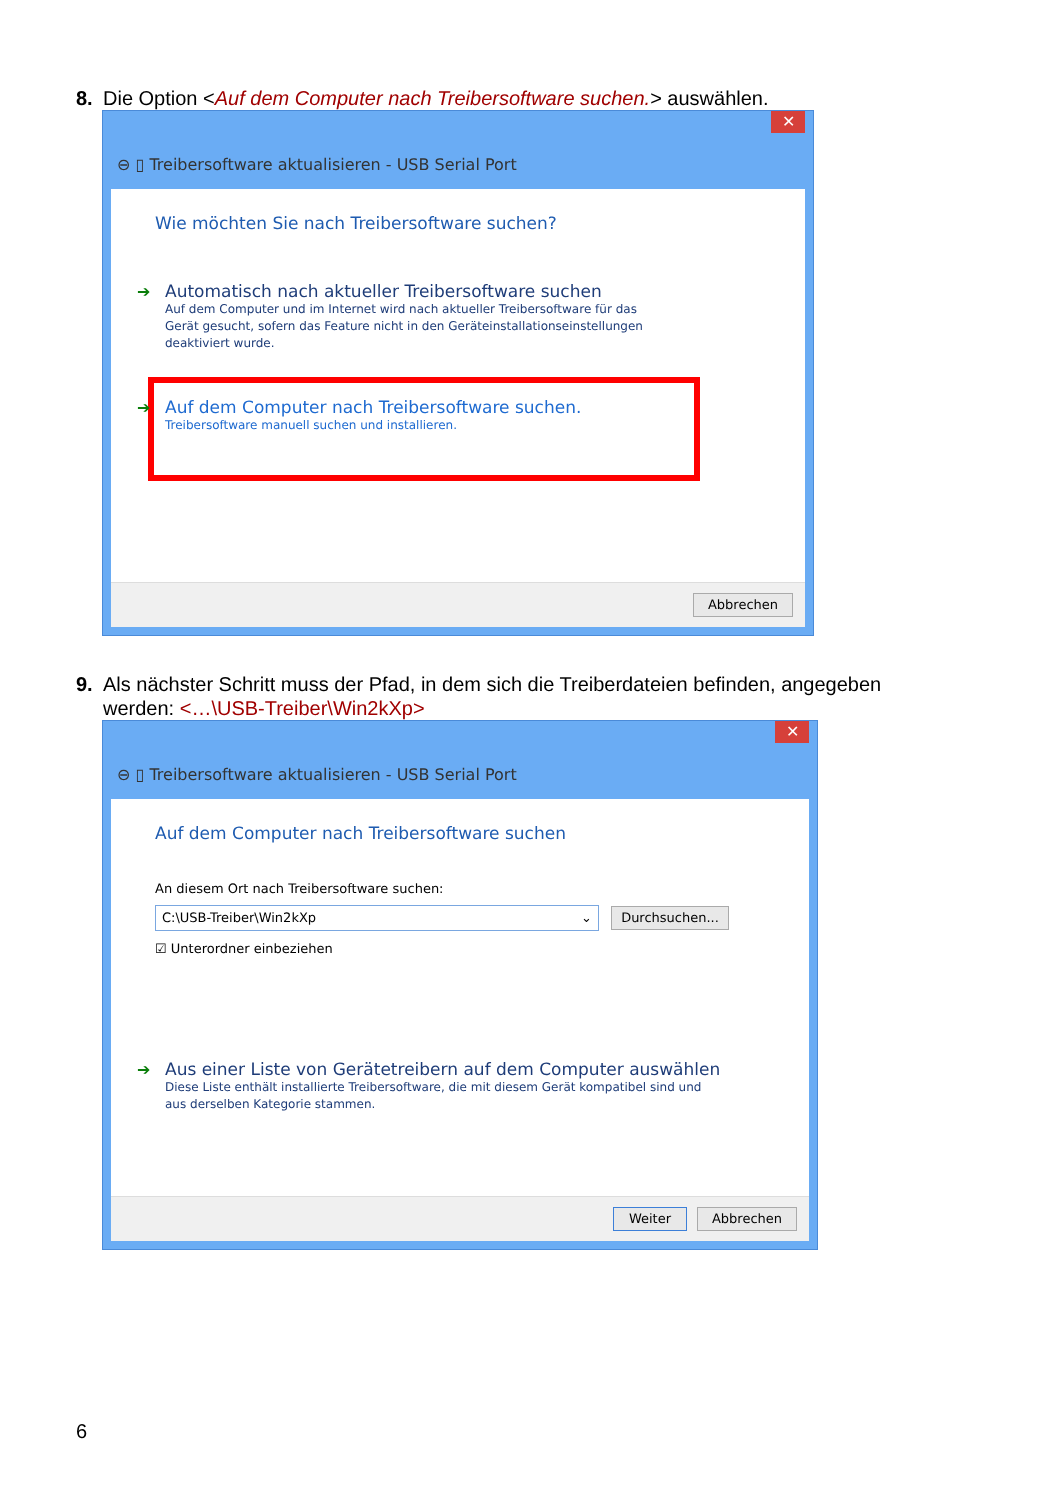8. Die Option <Auf dem Computer nach Treibersoftware suchen.> auswählen.
✕
⊖ ▯ Treibersoftware aktualisieren - USB Serial Port
Wie möchten Sie nach Treibersoftware suchen?
➔ Automatisch nach aktueller Treibersoftware suchen
Auf dem Computer und im Internet wird nach aktueller Treibersoftware für das
Gerät gesucht, sofern das Feature nicht in den Geräteinstallationseinstellungen
deaktiviert wurde.
➔ Auf dem Computer nach Treibersoftware suchen.
Treibersoftware manuell suchen und installieren.
Abbrechen
9. Als nächster Schritt muss der Pfad, in dem sich die Treiberdateien befinden, angegeben
werden: <…\USB-Treiber\Win2kXp>
✕
⊖ ▯ Treibersoftware aktualisieren - USB Serial Port
Auf dem Computer nach Treibersoftware suchen
An diesem Ort nach Treibersoftware suchen:
C:\USB-Treiber\Win2kXp ⌄ Durchsuchen...
☑ Unterordner einbeziehen
➔ Aus einer Liste von Gerätetreibern auf dem Computer auswählen
Diese Liste enthält installierte Treibersoftware, die mit diesem Gerät kompatibel sind und
aus derselben Kategorie stammen.
Weiter Abbrechen
6